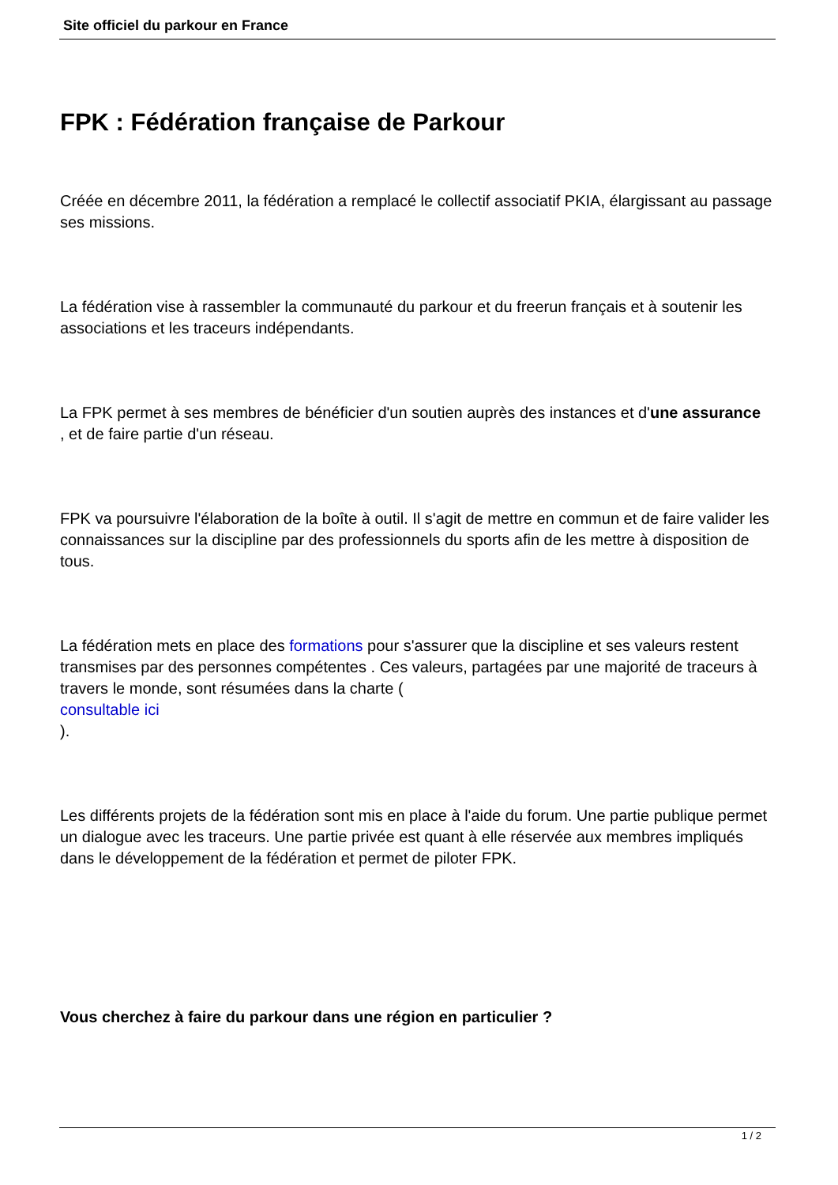Site officiel du parkour en France
FPK : Fédération française de Parkour
Créée en décembre 2011, la fédération a remplacé le collectif associatif PKIA, élargissant au passage ses missions.
La fédération vise à rassembler la communauté du parkour et du freerun français et à soutenir les associations et les traceurs indépendants.
La FPK permet à ses membres de bénéficier d'un soutien auprès des instances et d'une assurance
, et de faire partie d'un réseau.
FPK va poursuivre l'élaboration de la boîte à outil. Il s'agit de mettre en commun et de faire valider les connaissances sur la discipline par des professionnels du sports afin de les mettre à disposition de tous.
La fédération mets en place des formations pour s'assurer que la discipline et ses valeurs restent transmises par des personnes compétentes . Ces valeurs, partagées par une majorité de traceurs à travers le monde, sont résumées dans la charte (
consultable ici
).
Les différents projets de la fédération sont mis en place à l'aide du forum. Une partie publique permet un dialogue avec les traceurs. Une partie privée est quant à elle réservée aux membres impliqués dans le développement de la fédération et permet de piloter FPK.
Vous cherchez à faire du parkour dans une région en particulier ?
1 / 2